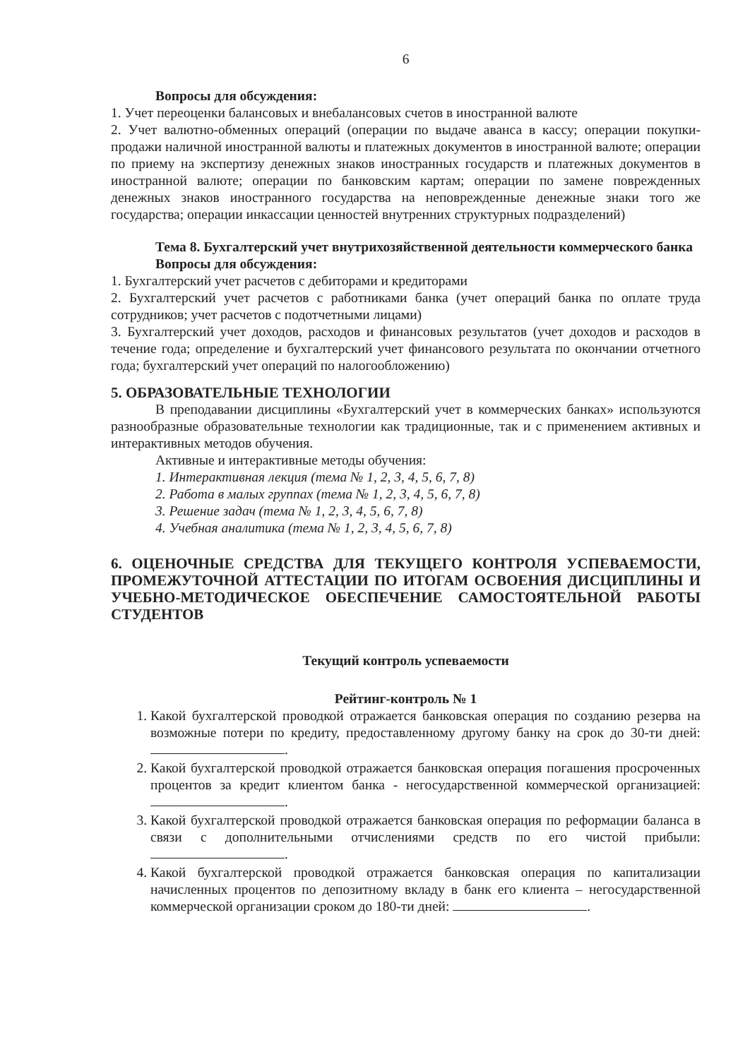6
Вопросы для обсуждения:
1. Учет переоценки балансовых и внебалансовых счетов в иностранной валюте
2. Учет валютно-обменных операций (операции по выдаче аванса в кассу; операции покупки-продажи наличной иностранной валюты и платежных документов в иностранной валюте; операции по приему на экспертизу денежных знаков иностранных государств и платежных документов в иностранной валюте; операции по банковским картам; операции по замене поврежденных денежных знаков иностранного государства на неповрежденные денежные знаки того же государства; операции инкассации ценностей внутренних структурных подразделений)
Тема 8. Бухгалтерский учет внутрихозяйственной деятельности коммерческого банка
Вопросы для обсуждения:
1. Бухгалтерский учет расчетов с дебиторами и кредиторами
2. Бухгалтерский учет расчетов с работниками банка (учет операций банка по оплате труда сотрудников; учет расчетов с подотчетными лицами)
3. Бухгалтерский учет доходов, расходов и финансовых результатов (учет доходов и расходов в течение года; определение и бухгалтерский учет финансового результата по окончании отчетного года; бухгалтерский учет операций по налогообложению)
5. ОБРАЗОВАТЕЛЬНЫЕ ТЕХНОЛОГИИ
В преподавании дисциплины «Бухгалтерский учет в коммерческих банках» используются разнообразные образовательные технологии как традиционные, так и с применением активных и интерактивных методов обучения.
Активные и интерактивные методы обучения:
1. Интерактивная лекция (тема № 1, 2, 3, 4, 5, 6, 7, 8)
2. Работа в малых группах (тема № 1, 2, 3, 4, 5, 6, 7, 8)
3. Решение задач (тема № 1, 2, 3, 4, 5, 6, 7, 8)
4. Учебная аналитика (тема № 1, 2, 3, 4, 5, 6, 7, 8)
6. ОЦЕНОЧНЫЕ СРЕДСТВА ДЛЯ ТЕКУЩЕГО КОНТРОЛЯ УСПЕВАЕМОСТИ, ПРОМЕЖУТОЧНОЙ АТТЕСТАЦИИ ПО ИТОГАМ ОСВОЕНИЯ ДИСЦИПЛИНЫ И УЧЕБНО-МЕТОДИЧЕСКОЕ ОБЕСПЕЧЕНИЕ САМОСТОЯТЕЛЬНОЙ РАБОТЫ СТУДЕНТОВ
Текущий контроль успеваемости
Рейтинг-контроль № 1
1. Какой бухгалтерской проводкой отражается банковская операция по созданию резерва на возможные потери по кредиту, предоставленному другому банку на срок до 30-ти дней: .
2. Какой бухгалтерской проводкой отражается банковская операция погашения просроченных процентов за кредит клиентом банка - негосударственной коммерческой организацией: .
3. Какой бухгалтерской проводкой отражается банковская операция по реформации баланса в связи с дополнительными отчислениями средств по его чистой прибыли: .
4. Какой бухгалтерской проводкой отражается банковская операция по капитализации начисленных процентов по депозитному вкладу в банк его клиента – негосударственной коммерческой организации сроком до 180-ти дней: .